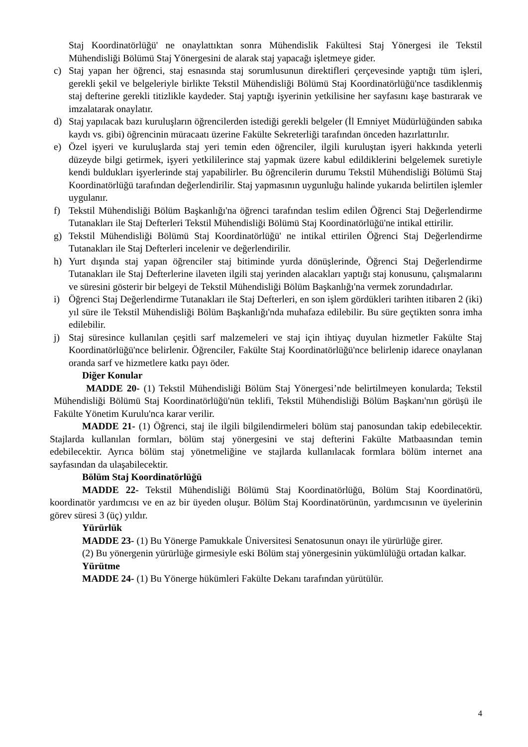Staj Koordinatörlüğü' ne onaylattıktan sonra Mühendislik Fakültesi Staj Yönergesi ile Tekstil Mühendisliği Bölümü Staj Yönergesini de alarak staj yapacağı işletmeye gider.
c) Staj yapan her öğrenci, staj esnasında staj sorumlusunun direktifleri çerçevesinde yaptığı tüm işleri, gerekli şekil ve belgeleriyle birlikte Tekstil Mühendisliği Bölümü Staj Koordinatörlüğü'nce tasdiklenmiş staj defterine gerekli titizlikle kaydeder. Staj yaptığı işyerinin yetkilisine her sayfasını kaşe bastırarak ve imzalatarak onaylatır.
d) Staj yapılacak bazı kuruluşların öğrencilerden istediği gerekli belgeler (İl Emniyet Müdürlüğünden sabıka kaydı vs. gibi) öğrencinin müracaatı üzerine Fakülte Sekreterliği tarafından önceden hazırlattırılır.
e) Özel işyeri ve kuruluşlarda staj yeri temin eden öğrenciler, ilgili kuruluştan işyeri hakkında yeterli düzeyde bilgi getirmek, işyeri yetkililerince staj yapmak üzere kabul edildiklerini belgelemek suretiyle kendi buldukları işyerlerinde staj yapabilirler. Bu öğrencilerin durumu Tekstil Mühendisliği Bölümü Staj Koordinatörlüğü tarafından değerlendirilir. Staj yapmasının uygunluğu halinde yukarıda belirtilen işlemler uygulanır.
f) Tekstil Mühendisliği Bölüm Başkanlığı'na öğrenci tarafından teslim edilen Öğrenci Staj Değerlendirme Tutanakları ile Staj Defterleri Tekstil Mühendisliği Bölümü Staj Koordinatörlüğü'ne intikal ettirilir.
g) Tekstil Mühendisliği Bölümü Staj Koordinatörlüğü' ne intikal ettirilen Öğrenci Staj Değerlendirme Tutanakları ile Staj Defterleri incelenir ve değerlendirilir.
h) Yurt dışında staj yapan öğrenciler staj bitiminde yurda dönüşlerinde, Öğrenci Staj Değerlendirme Tutanakları ile Staj Defterlerine ilaveten ilgili staj yerinden alacakları yaptığı staj konusunu, çalışmalarını ve süresini gösterir bir belgeyi de Tekstil Mühendisliği Bölüm Başkanlığı'na vermek zorundadırlar.
i) Öğrenci Staj Değerlendirme Tutanakları ile Staj Defterleri, en son işlem gördükleri tarihten itibaren 2 (iki) yıl süre ile Tekstil Mühendisliği Bölüm Başkanlığı'nda muhafaza edilebilir. Bu süre geçtikten sonra imha edilebilir.
j) Staj süresince kullanılan çeşitli sarf malzemeleri ve staj için ihtiyaç duyulan hizmetler Fakülte Staj Koordinatörlüğü'nce belirlenir. Öğrenciler, Fakülte Staj Koordinatörlüğü'nce belirlenip idarece onaylanan oranda sarf ve hizmetlere katkı payı öder.
Diğer Konular
MADDE 20- (1) Tekstil Mühendisliği Bölüm Staj Yönergesi’nde belirtilmeyen konularda; Tekstil Mühendisliği Bölümü Staj Koordinatörlüğü'nün teklifi, Tekstil Mühendisliği Bölüm Başkanı'nın görüşü ile Fakülte Yönetim Kurulu'nca karar verilir.
MADDE 21- (1) Öğrenci, staj ile ilgili bilgilendirmeleri bölüm staj panosundan takip edebilecektir. Stajlarda kullanılan formları, bölüm staj yönergesini ve staj defterini Fakülte Matbaasından temin edebilecektir. Ayrıca bölüm staj yönetmeliğine ve stajlarda kullanılacak formlara bölüm internet ana sayfasından da ulaşabilecektir.
Bölüm Staj Koordinatörlüğü
MADDE 22- Tekstil Mühendisliği Bölümü Staj Koordinatörlüğü, Bölüm Staj Koordinatörü, koordinatör yardımcısı ve en az bir üyeden oluşur. Bölüm Staj Koordinatörünün, yardımcısının ve üyelerinin görev süresi 3 (üç) yıldır.
Yürürlük
MADDE 23- (1) Bu Yönerge Pamukkale Üniversitesi Senatosunun onayı ile yürürlüğe girer.
(2) Bu yönergenin yürürlüğe girmesiyle eski Bölüm staj yönergesinin yükümlülüğü ortadan kalkar.
Yürütme
MADDE 24- (1) Bu Yönerge hükümleri Fakülte Dekanı tarafından yürütülür.
4